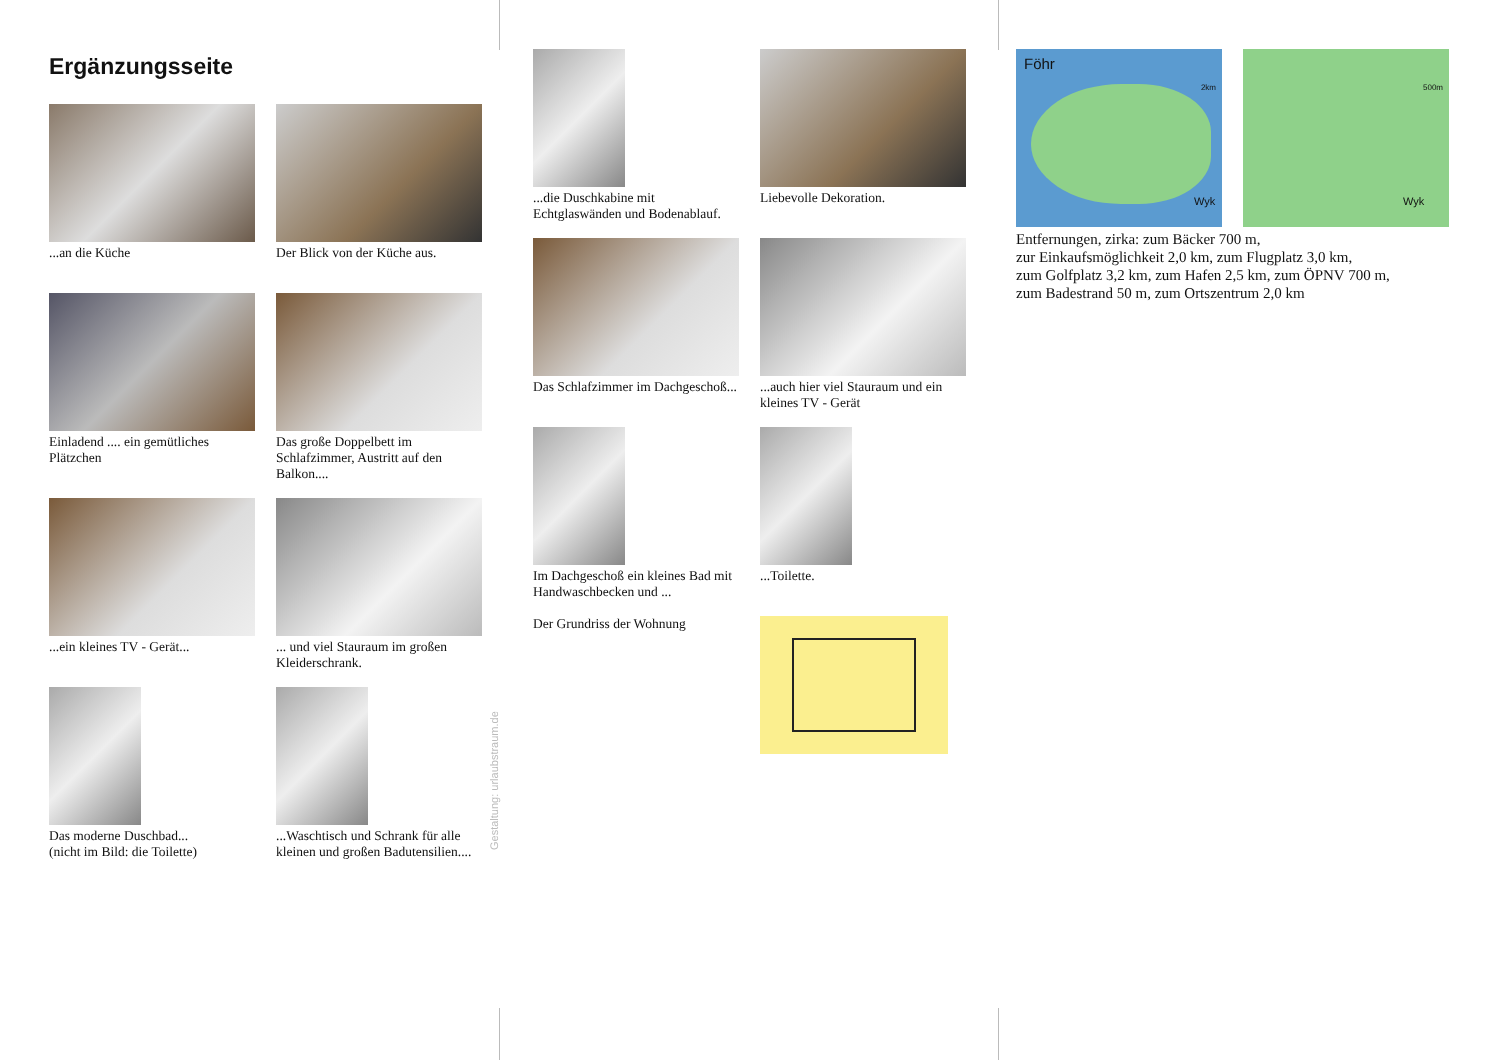Ergänzungsseite
...an die Küche
Der Blick von der Küche aus.
Einladend .... ein gemütliches Plätzchen
Das große Doppelbett im Schlafzimmer, Austritt auf den Balkon....
...ein kleines TV - Gerät...
... und viel Stauraum im großen Kleiderschrank.
Das moderne Duschbad...
(nicht im Bild: die Toilette)
...Waschtisch und Schrank für alle kleinen und großen Badutensilien....
...die Duschkabine mit Echtglaswänden und Bodenablauf.
Liebevolle Dekoration.
Das Schlafzimmer im Dachgeschoß...
...auch hier viel Stauraum und ein kleines TV - Gerät
Im Dachgeschoß ein kleines Bad mit Handwaschbecken und ...
Der Grundriss der Wohnung
...Toilette.
Föhr
2km
Wyk
500m
Wyk
Entfernungen, zirka: zum Bäcker 700 m,
zur Einkaufsmöglichkeit 2,0 km, zum Flugplatz 3,0 km,
zum Golfplatz 3,2 km, zum Hafen 2,5 km, zum ÖPNV 700 m,
zum Badestrand 50 m, zum Ortszentrum 2,0 km
Gestaltung: urlaubstraum.de